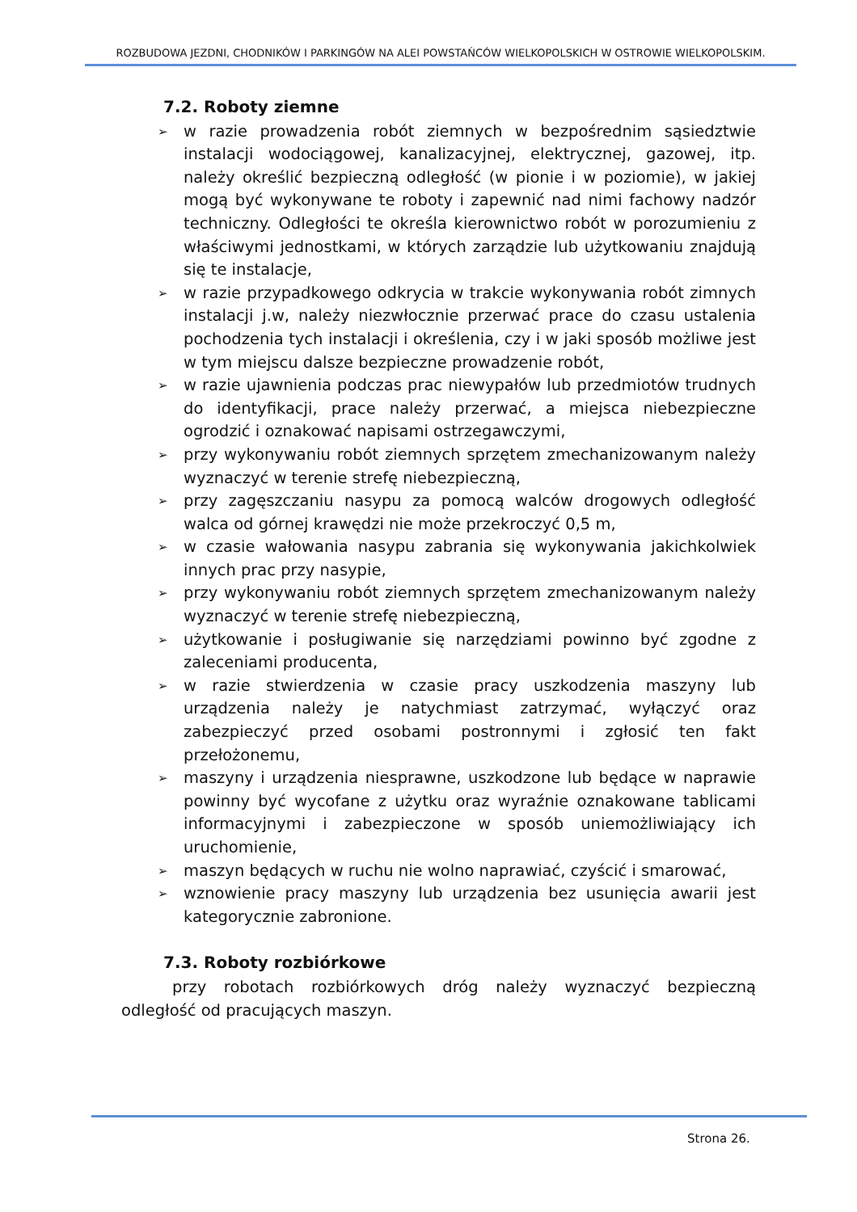ROZBUDOWA JEZDNI, CHODNIKÓW I PARKINGÓW NA ALEI POWSTAŃCÓW WIELKOPOLSKICH W OSTROWIE WIELKOPOLSKIM.
7.2. Roboty ziemne
➢ w razie prowadzenia robót ziemnych w bezpośrednim sąsiedztwie instalacji wodociągowej, kanalizacyjnej, elektrycznej, gazowej, itp. należy określić bezpieczną odległość (w pionie i w poziomie), w jakiej mogą być wykonywane te roboty i zapewnić nad nimi fachowy nadzór techniczny. Odległości te określa kierownictwo robót w porozumieniu z właściwymi jednostkami, w których zarządzie lub użytkowaniu znajdują się te instalacje,
➢ w razie przypadkowego odkrycia w trakcie wykonywania robót zimnych instalacji j.w, należy niezwłocznie przerwać prace do czasu ustalenia pochodzenia tych instalacji i określenia, czy i w jaki sposób możliwe jest w tym miejscu dalsze bezpieczne prowadzenie robót,
➢ w razie ujawnienia podczas prac niewypałów lub przedmiotów trudnych do identyfikacji, prace należy przerwać, a miejsca niebezpieczne ogrodzić i oznakować napisami ostrzegawczymi,
➢ przy wykonywaniu robót ziemnych sprzętem zmechanizowanym należy wyznaczyć w terenie strefę niebezpieczną,
➢ przy zagęszczaniu nasypu za pomocą walców drogowych odległość walca od górnej krawędzi nie może przekroczyć 0,5 m,
➢ w czasie wałowania nasypu zabrania się wykonywania jakichkolwiek innych prac przy nasypie,
➢ przy wykonywaniu robót ziemnych sprzętem zmechanizowanym należy wyznaczyć w terenie strefę niebezpieczną,
➢ użytkowanie i posługiwanie się narzędziami powinno być zgodne z zaleceniami producenta,
➢ w razie stwierdzenia w czasie pracy uszkodzenia maszyny lub urządzenia należy je natychmiast zatrzymać, wyłączyć oraz zabezpieczyć przed osobami postronnymi i zgłosić ten fakt przełożonemu,
➢ maszyny i urządzenia niesprawne, uszkodzone lub będące w naprawie powinny być wycofane z użytku oraz wyraźnie oznakowane tablicami informacyjnymi i zabezpieczone w sposób uniemożliwiający ich uruchomienie,
➢ maszyn będących w ruchu nie wolno naprawiać, czyścić i smarować,
➢ wznowienie pracy maszyny lub urządzenia bez usunięcia awarii jest kategorycznie zabronione.
7.3. Roboty rozbiórkowe
przy robotach rozbiórkowych dróg należy wyznaczyć bezpieczną odległość od pracujących maszyn.
Strona 26.